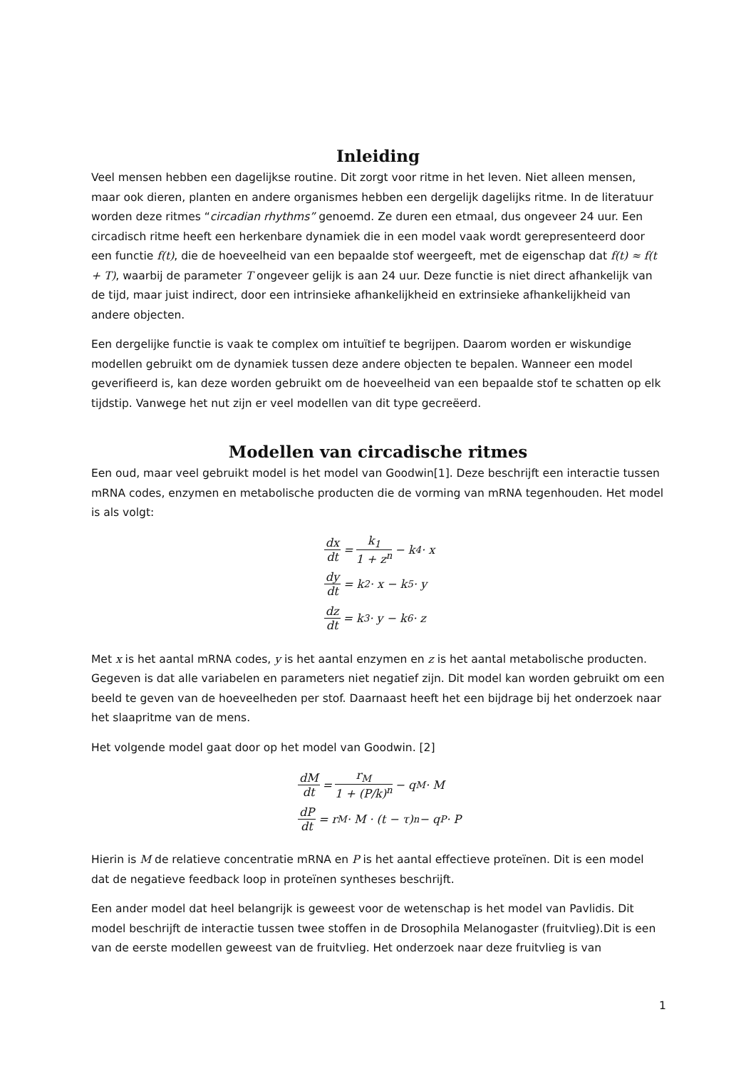Inleiding
Veel mensen hebben een dagelijkse routine. Dit zorgt voor ritme in het leven. Niet alleen mensen, maar ook dieren, planten en andere organismes hebben een dergelijk dagelijks ritme. In de literatuur worden deze ritmes “circadian rhythms” genoemd. Ze duren een etmaal, dus ongeveer 24 uur. Een circadisch ritme heeft een herkenbare dynamiek die in een model vaak wordt gerepresenteerd door een functie f(t), die de hoeveelheid van een bepaalde stof weergeeft, met de eigenschap dat f(t) ≈ f(t + T), waarbij de parameter T ongeveer gelijk is aan 24 uur. Deze functie is niet direct afhankelijk van de tijd, maar juist indirect, door een intrinsieke afhankelijkheid en extrinsieke afhankelijkheid van andere objecten.
Een dergelijke functie is vaak te complex om intuïtief te begrijpen. Daarom worden er wiskundige modellen gebruikt om de dynamiek tussen deze andere objecten te bepalen. Wanneer een model geverifieerd is, kan deze worden gebruikt om de hoeveelheid van een bepaalde stof te schatten op elk tijdstip. Vanwege het nut zijn er veel modellen van dit type gecreëerd.
Modellen van circadische ritmes
Een oud, maar veel gebruikt model is het model van Goodwin[1]. Deze beschrijft een interactie tussen mRNA codes, enzymen en metabolische producten die de vorming van mRNA tegenhouden. Het model is als volgt:
dx dt = k<sub>1</sub> 1 + z<sup>n</sup> − k<sub>4</sub> · x
dy dt = k<sub>2</sub> · x − k<sub>5</sub> · y
dz dt = k<sub>3</sub> · y − k<sub>6</sub> · z
Met x is het aantal mRNA codes, y is het aantal enzymen en z is het aantal metabolische producten. Gegeven is dat alle variabelen en parameters niet negatief zijn. Dit model kan worden gebruikt om een beeld te geven van de hoeveelheden per stof. Daarnaast heeft het een bijdrage bij het onderzoek naar het slaapritme van de mens.
Het volgende model gaat door op het model van Goodwin. [2]
dM dt = r<sub>M</sub> 1 + (P/k)<sup>n</sup> − q<sub>M</sub> · M
dP dt = r<sub>M</sub> · M · (t − τ)<sup>n</sup> − q<sub>P</sub> · P
Hierin is M de relatieve concentratie mRNA en P is het aantal effectieve proteïnen. Dit is een model dat de negatieve feedback loop in proteïnen syntheses beschrijft.
Een ander model dat heel belangrijk is geweest voor de wetenschap is het model van Pavlidis. Dit model beschrijft de interactie tussen twee stoffen in de Drosophila Melanogaster (fruitvlieg).Dit is een van de eerste modellen geweest van de fruitvlieg. Het onderzoek naar deze fruitvlieg is van
1